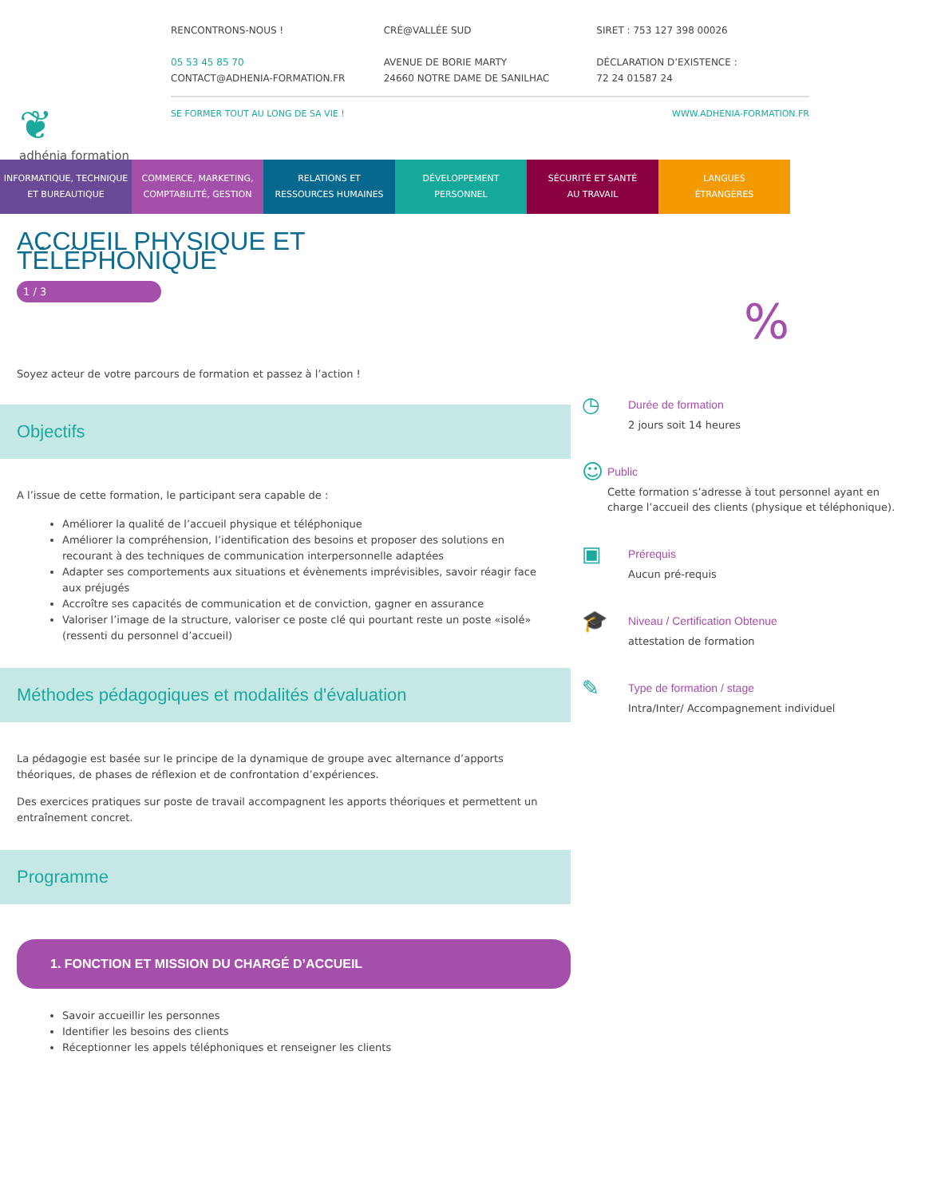❦
adhénia formation
RENCONTRONS-NOUS !
05 53 45 85 70
CONTACT@ADHENIA-FORMATION.FR
CRÉ@VALLÉE SUD
AVENUE DE BORIE MARTY
24660 NOTRE DAME DE SANILHAC
SIRET : 753 127 398 00026
DÉCLARATION D’EXISTENCE :
72 24 01587 24
SE FORMER TOUT AU LONG DE SA VIE ! WWW.ADHENIA-FORMATION.FR
INFORMATIQUE, TECHNIQUE
ET BUREAUTIQUE
COMMERCE, MARKETING,
COMPTABILITÉ, GESTION
RELATIONS ET
RESSOURCES HUMAINES
DÉVELOPPEMENT
PERSONNEL
SÉCURITÉ ET SANTÉ
AU TRAVAIL
LANGUES
ÉTRANGÈRES
ACCUEIL PHYSIQUE ET TÉLÉPHONIQUE
1 / 3
Soyez acteur de votre parcours de formation et passez à l’action !
Objectifs
A l’issue de cette formation, le participant sera capable de :
Améliorer la qualité de l’accueil physique et téléphonique
Améliorer la compréhension, l’identification des besoins et proposer des solutions en recourant à des techniques de communication interpersonnelle adaptées
Adapter ses comportements aux situations et évènements imprévisibles, savoir réagir face aux préjugés
Accroître ses capacités de communication et de conviction, gagner en assurance
Valoriser l’image de la structure, valoriser ce poste clé qui pourtant reste un poste «isolé» (ressenti du personnel d’accueil)
Méthodes pédagogiques et modalités d'évaluation
La pédagogie est basée sur le principe de la dynamique de groupe avec alternance d’apports théoriques, de phases de réflexion et de confrontation d’expériences.
Des exercices pratiques sur poste de travail accompagnent les apports théoriques et permettent un entraînement concret.
Programme
1. FONCTION ET MISSION DU CHARGÉ D’ACCUEIL
Savoir accueillir les personnes
Identifier les besoins des clients
Réceptionner les appels téléphoniques et renseigner les clients
%
◷
Durée de formation
2 jours soit 14 heures
☺
Public
Cette formation s’adresse à tout personnel ayant en charge l’accueil des clients (physique et téléphonique).
▣
Prérequis
Aucun pré-requis
🎓
Niveau / Certification Obtenue
attestation de formation
✎
Type de formation / stage
Intra/Inter/ Accompagnement individuel